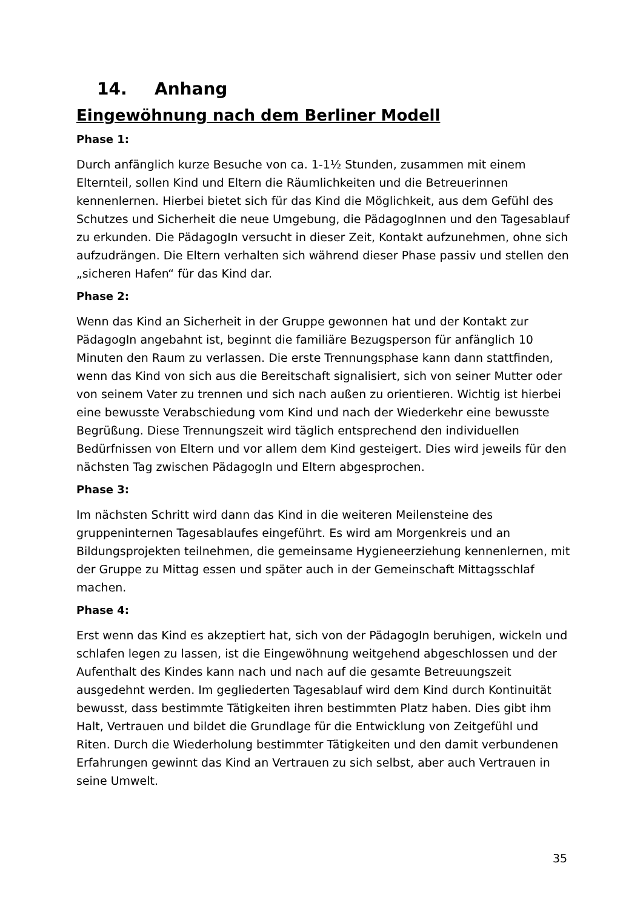14. Anhang
Eingewöhnung nach dem Berliner Modell
Phase 1:
Durch anfänglich kurze Besuche von ca. 1-1½ Stunden, zusammen mit einem Elternteil, sollen Kind und Eltern die Räumlichkeiten und die Betreuerinnen kennenlernen. Hierbei bietet sich für das Kind die Möglichkeit, aus dem Gefühl des Schutzes und Sicherheit die neue Umgebung, die PädagogInnen und den Tagesablauf zu erkunden. Die PädagogIn versucht in dieser Zeit, Kontakt aufzunehmen, ohne sich aufzudrängen. Die Eltern verhalten sich während dieser Phase passiv und stellen den „sicheren Hafen“ für das Kind dar.
Phase 2:
Wenn das Kind an Sicherheit in der Gruppe gewonnen hat und der Kontakt zur PädagogIn angebahnt ist, beginnt die familiäre Bezugsperson für anfänglich 10 Minuten den Raum zu verlassen. Die erste Trennungsphase kann dann stattfinden, wenn das Kind von sich aus die Bereitschaft signalisiert, sich von seiner Mutter oder von seinem Vater zu trennen und sich nach außen zu orientieren. Wichtig ist hierbei eine bewusste Verabschiedung vom Kind und nach der Wiederkehr eine bewusste Begrüßung. Diese Trennungszeit wird täglich entsprechend den individuellen Bedürfnissen von Eltern und vor allem dem Kind gesteigert. Dies wird jeweils für den nächsten Tag zwischen PädagogIn und Eltern abgesprochen.
Phase 3:
Im nächsten Schritt wird dann das Kind in die weiteren Meilensteine des gruppeninternen Tagesablaufes eingeführt. Es wird am Morgenkreis und an Bildungsprojekten teilnehmen, die gemeinsame Hygieneerziehung kennenlernen, mit der Gruppe zu Mittag essen und später auch in der Gemeinschaft Mittagsschlaf machen.
Phase 4:
Erst wenn das Kind es akzeptiert hat, sich von der PädagogIn beruhigen, wickeln und schlafen legen zu lassen, ist die Eingewöhnung weitgehend abgeschlossen und der Aufenthalt des Kindes kann nach und nach auf die gesamte Betreuungszeit ausgedehnt werden. Im gegliederten Tagesablauf wird dem Kind durch Kontinuität bewusst, dass bestimmte Tätigkeiten ihren bestimmten Platz haben. Dies gibt ihm Halt, Vertrauen und bildet die Grundlage für die Entwicklung von Zeitgefühl und Riten. Durch die Wiederholung bestimmter Tätigkeiten und den damit verbundenen Erfahrungen gewinnt das Kind an Vertrauen zu sich selbst, aber auch Vertrauen in seine Umwelt.
35